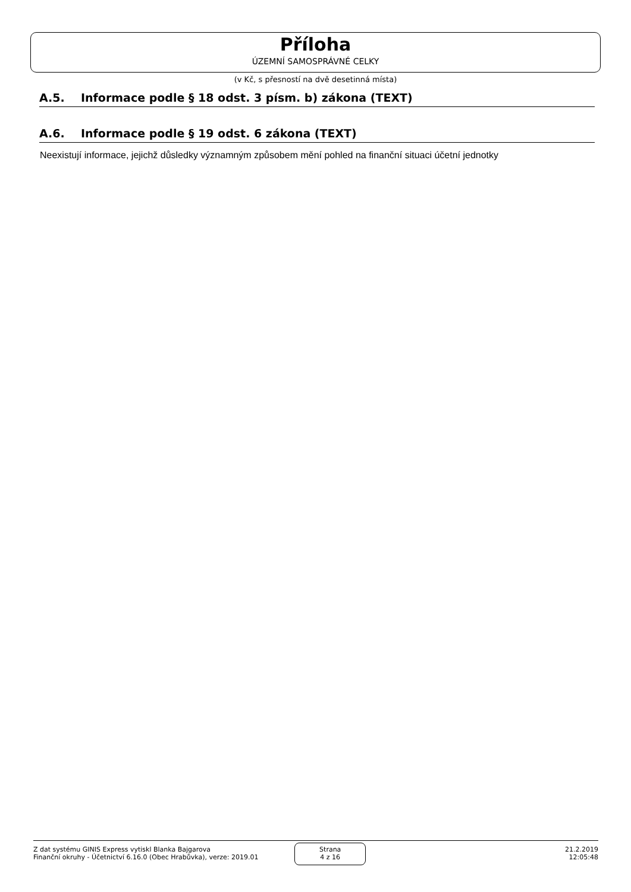Příloha
ÚZEMNÍ SAMOSPRÁVNÉ CELKY
(v Kč, s přesností na dvě desetinná místa)
A.5. Informace podle § 18 odst. 3 písm. b) zákona (TEXT)
A.6. Informace podle § 19 odst. 6 zákona (TEXT)
Neexistují informace, jejichž důsledky významným způsobem mění pohled na finanční situaci účetní jednotky
Z dat systému GINIS Express vytiskl Blanka Bajgarova
Finanční okruhy - Účetnictví 6.16.0 (Obec Hrabůvka), verze: 2019.01
Strana
4 z 16
21.2.2019
12:05:48